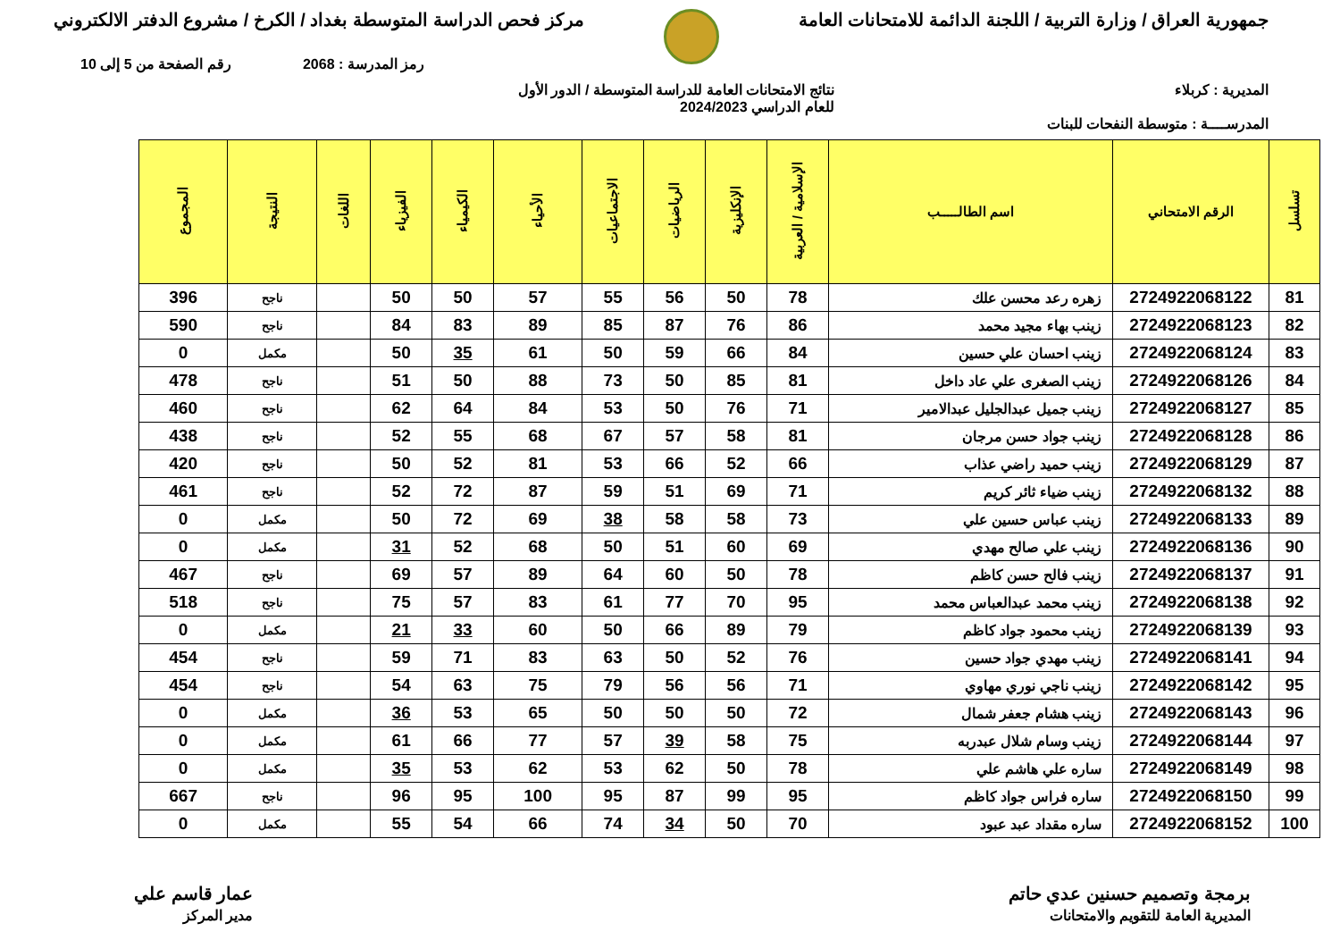جمهورية العراق / وزارة التربية / اللجنة الدائمة للامتحانات العامة
مركز فحص الدراسة المتوسطة بغداد / الكرخ / مشروع الدفتر الالكتروني
رمز المدرسة : 2068 رقم الصفحة من 5 إلى 10
المديرية : كربلاء نتائج الامتحانات العامة للدراسة المتوسطة / الدور الأول
للعام الدراسي 2024/2023
المدرســــة : متوسطة النفحات للبنات
| تسلسل | الرقم الامتحاني | اسم الطالـــــب | الإسلامية / العربية | الإنكليزية | الرياضيات | الاجتماعيات | الأحياء | الكيمياء | الفيزياء | اللغات | النتيجة | المجموع |
| --- | --- | --- | --- | --- | --- | --- | --- | --- | --- | --- | --- | --- |
| 81 | 2724922068122 | زهره رعد محسن علك | 78 | 50 | 56 | 55 | 57 | 50 | 50 | | ناجح | 396 |
| 82 | 2724922068123 | زينب بهاء مجيد محمد | 86 | 76 | 87 | 85 | 89 | 83 | 84 | | ناجح | 590 |
| 83 | 2724922068124 | زينب احسان علي حسين | 84 | 66 | 59 | 50 | 61 | 35 | 50 | | مكمل | 0 |
| 84 | 2724922068126 | زينب الصغرى علي عاد داخل | 81 | 85 | 50 | 73 | 88 | 50 | 51 | | ناجح | 478 |
| 85 | 2724922068127 | زينب جميل عبدالجليل عبدالامير | 71 | 76 | 50 | 53 | 84 | 64 | 62 | | ناجح | 460 |
| 86 | 2724922068128 | زينب جواد حسن مرجان | 81 | 58 | 57 | 67 | 68 | 55 | 52 | | ناجح | 438 |
| 87 | 2724922068129 | زينب حميد راضي عذاب | 66 | 52 | 66 | 53 | 81 | 52 | 50 | | ناجح | 420 |
| 88 | 2724922068132 | زينب ضياء ثائر كريم | 71 | 69 | 51 | 59 | 87 | 72 | 52 | | ناجح | 461 |
| 89 | 2724922068133 | زينب عباس حسين علي | 73 | 58 | 58 | 38 | 69 | 72 | 50 | | مكمل | 0 |
| 90 | 2724922068136 | زينب علي صالح مهدي | 69 | 60 | 51 | 50 | 68 | 52 | 31 | | مكمل | 0 |
| 91 | 2724922068137 | زينب فالح حسن كاظم | 78 | 50 | 60 | 64 | 89 | 57 | 69 | | ناجح | 467 |
| 92 | 2724922068138 | زينب محمد عبدالعباس محمد | 95 | 70 | 77 | 61 | 83 | 57 | 75 | | ناجح | 518 |
| 93 | 2724922068139 | زينب محمود جواد كاظم | 79 | 89 | 66 | 50 | 60 | 33 | 21 | | مكمل | 0 |
| 94 | 2724922068141 | زينب مهدي جواد حسين | 76 | 52 | 50 | 63 | 83 | 71 | 59 | | ناجح | 454 |
| 95 | 2724922068142 | زينب ناجي نوري مهاوي | 71 | 56 | 56 | 79 | 75 | 63 | 54 | | ناجح | 454 |
| 96 | 2724922068143 | زينب هشام جعفر شمال | 72 | 50 | 50 | 50 | 65 | 53 | 36 | | مكمل | 0 |
| 97 | 2724922068144 | زينب وسام شلال عبدربه | 75 | 58 | 39 | 57 | 77 | 66 | 61 | | مكمل | 0 |
| 98 | 2724922068149 | ساره علي هاشم علي | 78 | 50 | 62 | 53 | 62 | 53 | 35 | | مكمل | 0 |
| 99 | 2724922068150 | ساره فراس جواد كاظم | 95 | 99 | 87 | 95 | 100 | 95 | 96 | | ناجح | 667 |
| 100 | 2724922068152 | ساره مقداد عبد عبود | 70 | 50 | 34 | 74 | 66 | 54 | 55 | | مكمل | 0 |
برمجة وتصميم حسنين عدي حاتم
المديرية العامة للتقويم والامتحانات
عمار قاسم علي
مدير المركز